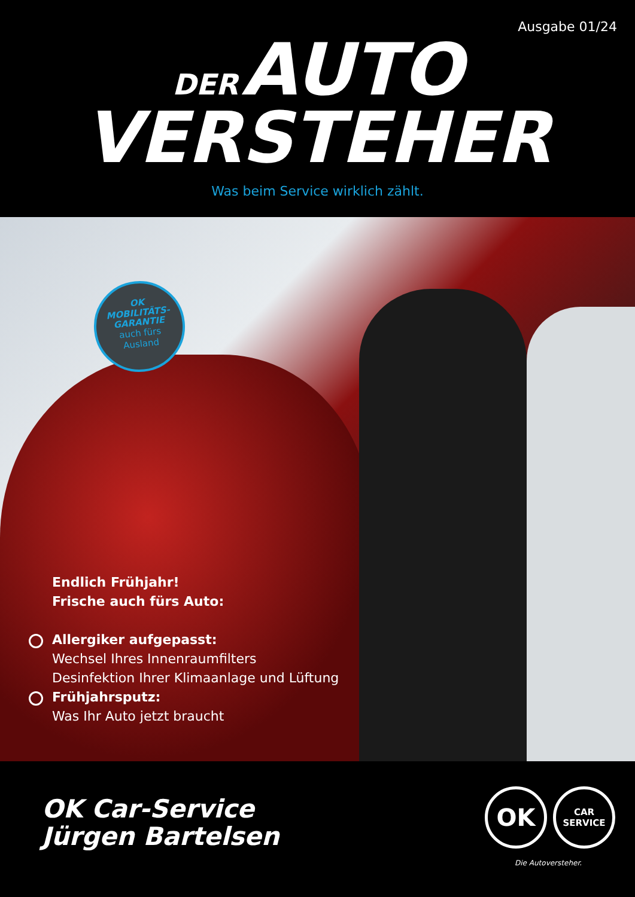Ausgabe 01/24
DER AUTO
VERSTEHER
Was beim Service wirklich zählt.
OK
MOBILITÄTS-
GARANTIE
auch fürs
Ausland
Endlich Frühjahr!
Frische auch fürs Auto:
Allergiker aufgepasst:
Wechsel Ihres Innenraumfilters
Desinfektion Ihrer Klimaanlage und Lüftung
Frühjahrsputz:
Was Ihr Auto jetzt braucht
OK Car-Service
Jürgen Bartelsen
OK
CAR
SERVICE
Die Autoversteher.